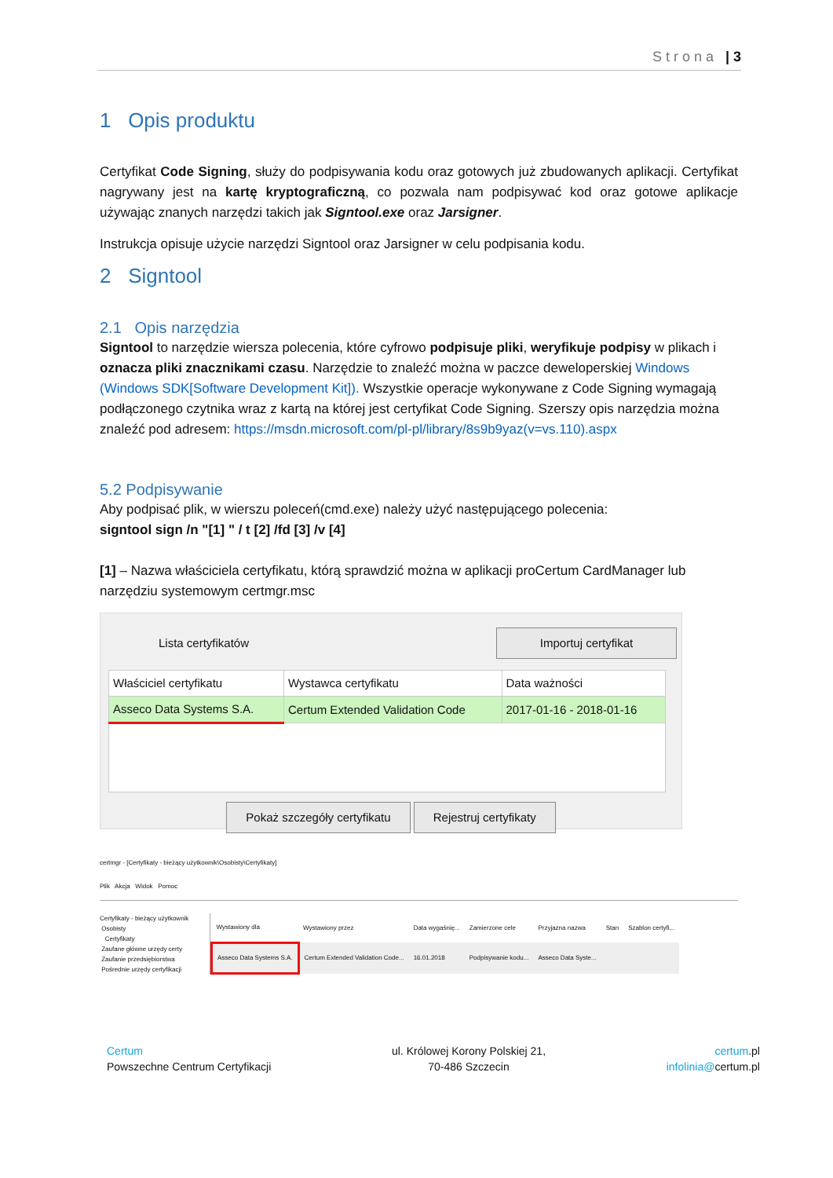Strona | 3
1 Opis produktu
Certyfikat Code Signing, służy do podpisywania kodu oraz gotowych już zbudowanych aplikacji. Certyfikat nagrywany jest na kartę kryptograficzną, co pozwala nam podpisywać kod oraz gotowe aplikacje używając znanych narzędzi takich jak Signtool.exe oraz Jarsigner.
Instrukcja opisuje użycie narzędzi Signtool oraz Jarsigner w celu podpisania kodu.
2 Signtool
2.1 Opis narzędzia
Signtool to narzędzie wiersza polecenia, które cyfrowo podpisuje pliki, weryfikuje podpisy w plikach i oznacza pliki znacznikami czasu. Narzędzie to znaleźć można w paczce deweloperskiej Windows (Windows SDK[Software Development Kit]). Wszystkie operacje wykonywane z Code Signing wymagają podłączonego czytnika wraz z kartą na której jest certyfikat Code Signing. Szerszy opis narzędzia można znaleźć pod adresem: https://msdn.microsoft.com/pl-pl/library/8s9b9yaz(v=vs.110).aspx
5.2 Podpisywanie
Aby podpisać plik, w wierszu poleceń(cmd.exe) należy użyć następującego polecenia:
signtool sign /n "[1] " / t [2] /fd [3] /v [4]
[1] – Nazwa właściciela certyfikatu, którą sprawdzić można w aplikacji proCertum CardManager lub narzędziu systemowym certmgr.msc
Lista certyfikatów Importuj certyfikat
| Właściciel certyfikatu | Wystawca certyfikatu | Data ważności |
| --- | --- | --- |
| Asseco Data Systems S.A. | Certum Extended Validation Code | 2017-01-16 - 2018-01-16 |
Pokaż szczegóły certyfikatu Rejestruj certyfikaty
certmgr - [Certyfikaty - bieżący użytkownik\Osobisty\Certyfikaty]
Plik Akcja Widok Pomoc
Certyfikaty - bieżący użytkownik
Osobisty
Certyfikaty
Zaufane główne urzędy certy
Zaufanie przedsiębiorstwa
Pośrednie urzędy certyfikacji
| Wystawiony dla | Wystawiony przez | Data wygaśnię... | Zamierzone cele | Przyjazna nazwa | Stan | Szablon certyfi... |
| Asseco Data Systems S.A. | Certum Extended Validation Code... | 16.01.2018 | Podpisywanie kodu... | Asseco Data Syste... | | |
Certum
Powszechne Centrum Certyfikacji
ul. Królowej Korony Polskiej 21,
70-486 Szczecin
certum.pl
infolinia@certum.pl